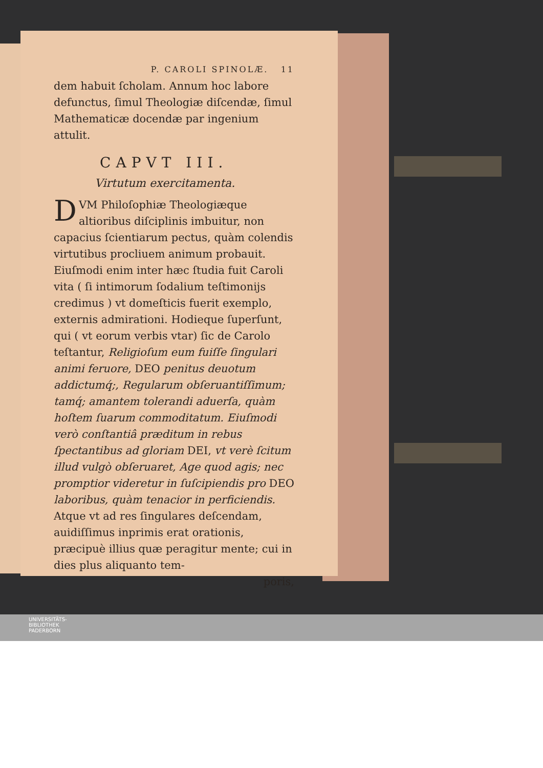P. CAROLI SPINOLÆ. 11
dem habuit ſcholam. Annum hoc labore defunctus, ſimul Theologiæ diſcendæ, ſimul Mathematicæ docendæ par ingenium attulit.
CAPVT III.
Virtutum exercitamenta.
DVM Philoſophiæ Theologiæque altioribus diſciplinis imbuitur, non capacius ſcientiarum pectus, quàm colendis virtutibus procliuem animum probauit. Eiuſmodi enim inter hæc ſtudia fuit Caroli vita ( ſi intimorum ſodalium teſtimonijs credimus ) vt domeſticis fuerit exemplo, externis admirationi. Hodieque ſuperſunt, qui ( vt eorum verbis vtar) ſic de Carolo teſtantur, Religioſum eum fuiſſe ſingulari animi feruore, DEO penitus deuotum addictumq́;, Regularum obſeruantiſſimum; tamq́; amantem tolerandi aduerſa, quàm hoſtem ſuarum commoditatum. Eiuſmodi verò conſtantiâ præditum in rebus ſpectantibus ad gloriam DEI, vt verè ſcitum illud vulgò obſeruaret, Age quod agis; nec promptior videretur in ſuſcipiendis pro DEO laboribus, quàm tenacior in perficiendis. Atque vt ad res ſingulares deſcendam, auidiſſimus inprimis erat orationis, præcipuè illius quæ peragitur mente; cui in dies plus aliquanto tem-
poris,
UNIVERSITÄTS-
BIBLIOTHEK
PADERBORN